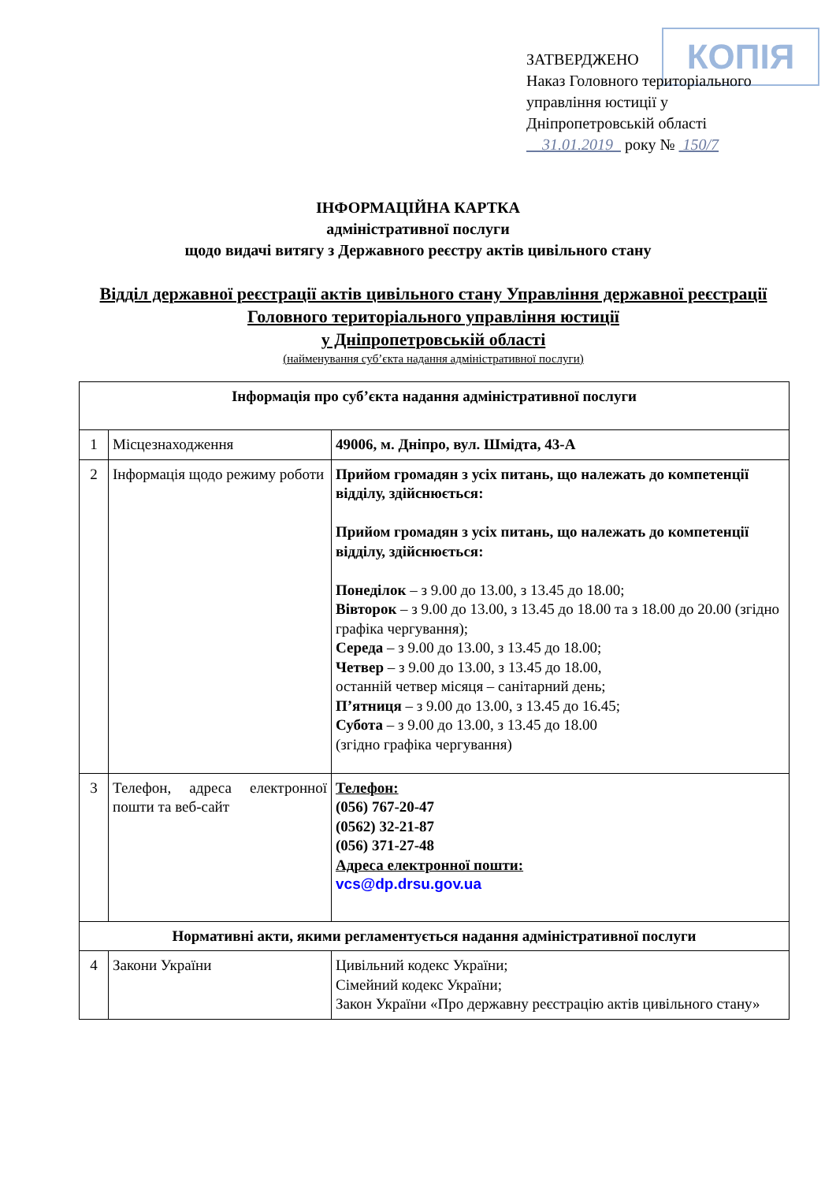КОПІЯ
ЗАТВЕРДЖЕНО
Наказ Головного територіального управління юстиції у Дніпропетровській області
31.01.2019 року № 150/7
ІНФОРМАЦІЙНА КАРТКА
адміністративної послуги
щодо видачі витягу з Державного реєстру актів цивільного стану
Відділ державної реєстрації актів цивільного стану Управління державної реєстрації Головного територіального управління юстиції
у Дніпропетровській області
(найменування суб’єкта надання адміністративної послуги)
| Інформація про суб’єкта надання адміністративної послуги | | |
| --- | --- | --- |
| 1 | Місцезнаходження | 49006, м. Дніпро, вул. Шмідта, 43-А |
| 2 | Інформація щодо режиму роботи | Прийом громадян з усіх питань, що належать до компетенції відділу, здійснюється: Прийом громадян з усіх питань, що належать до компетенції відділу, здійснюється: Понеділок – з 9.00 до 13.00, з 13.45 до 18.00; Вівторок – з 9.00 до 13.00, з 13.45 до 18.00 та з 18.00 до 20.00 (згідно графіка чергування); Середа – з 9.00 до 13.00, з 13.45 до 18.00; Четвер – з 9.00 до 13.00, з 13.45 до 18.00, останній четвер місяця – санітарний день; П’ятниця – з 9.00 до 13.00, з 13.45 до 16.45; Субота – з 9.00 до 13.00, з 13.45 до 18.00 (згідно графіка чергування) |
| 3 | Телефон, адреса електронної пошти та веб-сайт | Телефон: (056) 767-20-47 (0562) 32-21-87 (056) 371-27-48 Адреса електронної пошти: vcs@dp.drsu.gov.ua |
| Нормативні акти, якими регламентується надання адміністративної послуги | | |
| 4 | Закони України | Цивільний кодекс України; Сімейний кодекс України; Закон України «Про державну реєстрацію актів цивільного стану» |